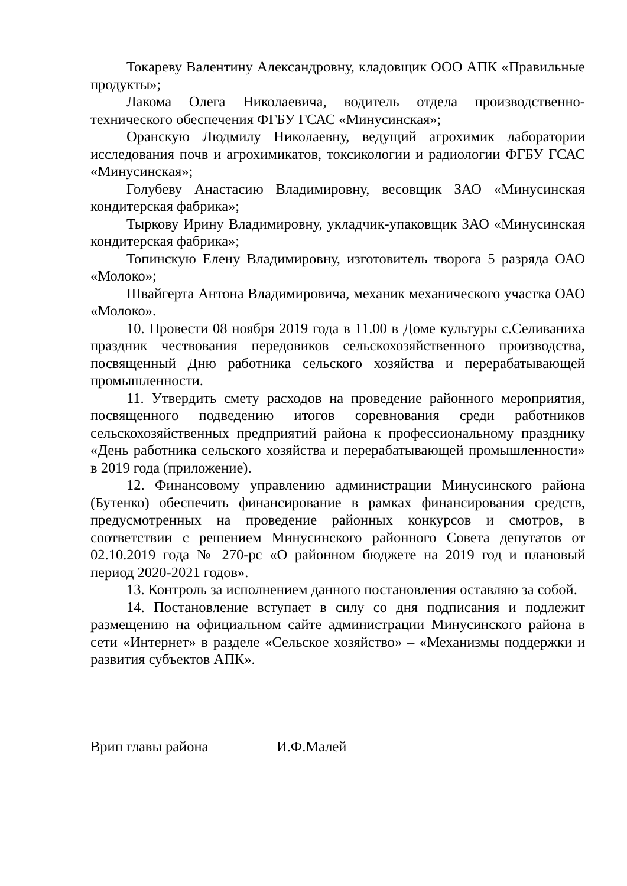Токареву Валентину Александровну, кладовщик ООО АПК «Правильные продукты»;
Лакома Олега Николаевича, водитель отдела производственно-технического обеспечения ФГБУ ГСАС «Минусинская»;
Оранскую Людмилу Николаевну, ведущий агрохимик лаборатории исследования почв и агрохимикатов, токсикологии и радиологии ФГБУ ГСАС «Минусинская»;
Голубеву Анастасию Владимировну, весовщик ЗАО «Минусинская кондитерская фабрика»;
Тыркову Ирину Владимировну, укладчик-упаковщик ЗАО «Минусинская кондитерская фабрика»;
Топинскую Елену Владимировну, изготовитель творога 5 разряда ОАО «Молоко»;
Швайгерта Антона Владимировича, механик механического участка ОАО «Молоко».
10. Провести 08 ноября 2019 года в 11.00 в Доме культуры с.Селиваниха праздник чествования передовиков сельскохозяйственного производства, посвященный Дню работника сельского хозяйства и перерабатывающей промышленности.
11. Утвердить смету расходов на проведение районного мероприятия, посвященного подведению итогов соревнования среди работников сельскохозяйственных предприятий района к профессиональному празднику «День работника сельского хозяйства и перерабатывающей промышленности» в 2019 года (приложение).
12. Финансовому управлению администрации Минусинского района (Бутенко) обеспечить финансирование в рамках финансирования средств, предусмотренных на проведение районных конкурсов и смотров, в соответствии с решением Минусинского районного Совета депутатов от 02.10.2019 года № 270-рс «О районном бюджете на 2019 год и плановый период 2020-2021 годов».
13. Контроль за исполнением данного постановления оставляю за собой.
14. Постановление вступает в силу со дня подписания и подлежит размещению на официальном сайте администрации Минусинского района в сети «Интернет» в разделе «Сельское хозяйство» – «Механизмы поддержки и развития субъектов АПК».
Врип главы района И.Ф.Малей